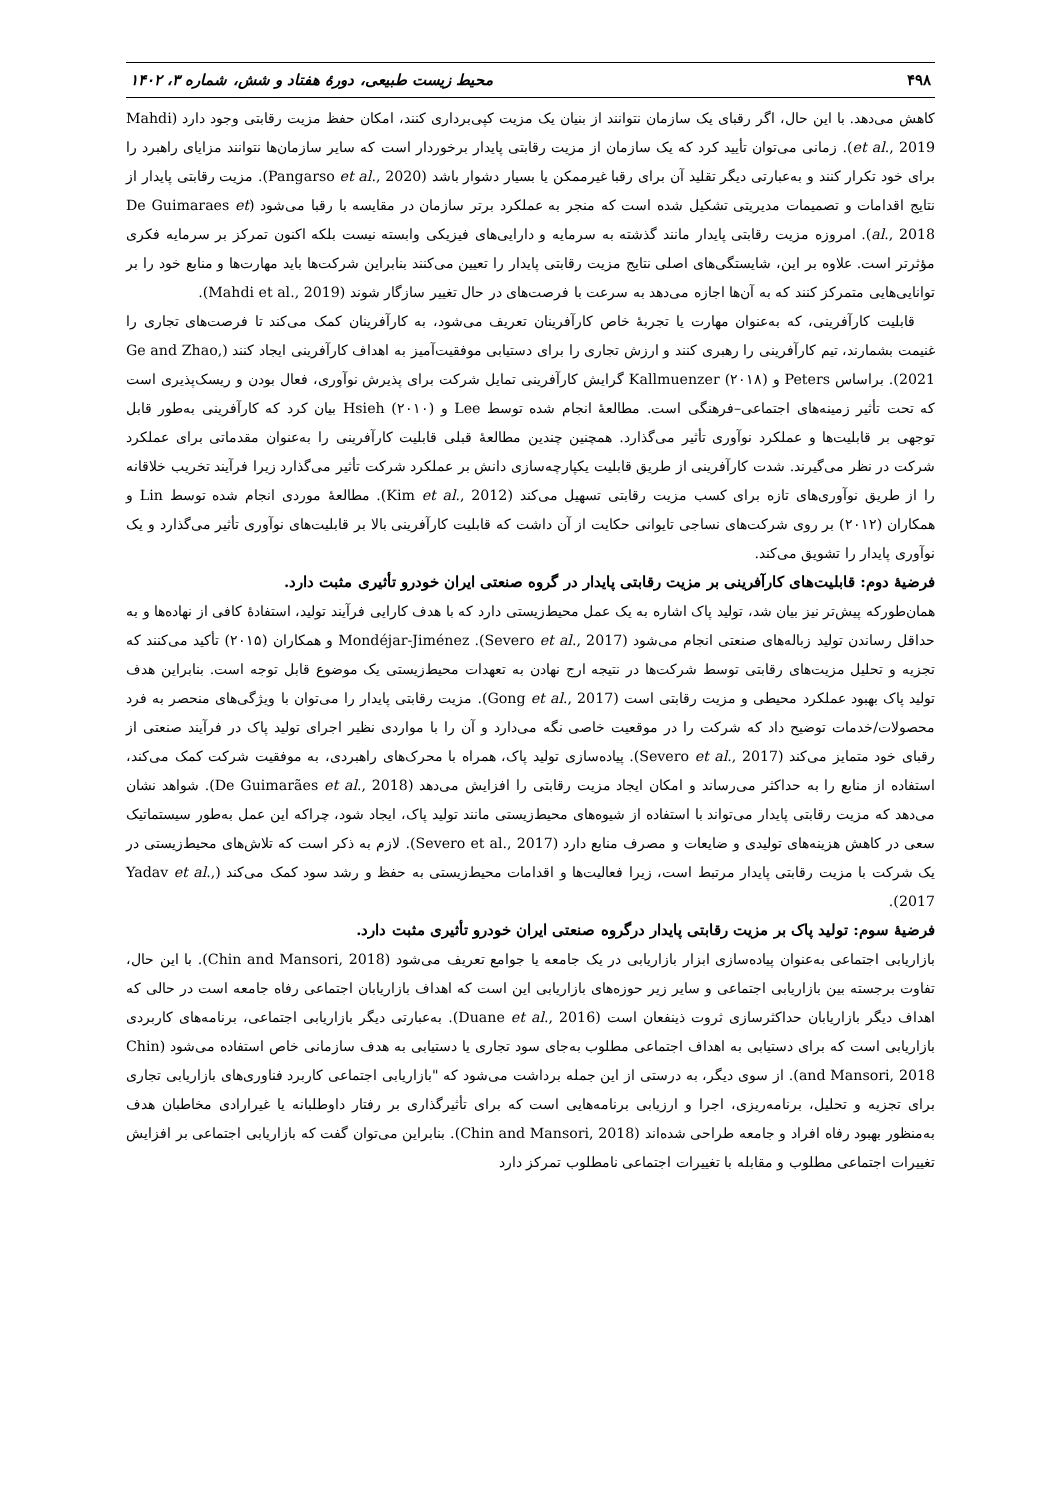۴۹۸ محیط زیست طبیعی، دورهٔ هفتاد و شش، شماره ۳، ۱۴۰۲
کاهش می‌دهد. با این حال، اگر رقبای یک سازمان نتوانند از بنیان یک مزیت کپی‌برداری کنند، امکان حفظ مزیت رقابتی وجود دارد (Mahdi et al., 2019). زمانی می‌توان تأیید کرد که یک سازمان از مزیت رقابتی پایدار برخوردار است که سایر سازمان‌ها نتوانند مزایای راهبرد را برای خود تکرار کنند و به‌عبارتی دیگر تقلید آن برای رقبا غیرممکن یا بسیار دشوار باشد (Pangarso et al., 2020). مزیت رقابتی پایدار از نتایج اقدامات و تصمیمات مدیریتی تشکیل شده است که منجر به عملکرد برتر سازمان در مقایسه با رقبا می‌شود (De Guimaraes et al., 2018). امروزه مزیت رقابتی پایدار مانند گذشته به سرمایه و دارایی‌های فیزیکی وابسته نیست بلکه اکنون تمرکز بر سرمایه فکری مؤثرتر است. علاوه بر این، شایستگی‌های اصلی نتایج مزیت رقابتی پایدار را تعیین می‌کنند بنابراین شرکت‌ها باید مهارت‌ها و منابع خود را بر توانایی‌هایی متمرکز کنند که به آن‌ها اجازه می‌دهد به سرعت با فرصت‌های در حال تغییر سازگار شوند (Mahdi et al., 2019).
قابلیت کارآفرینی، که به‌عنوان مهارت یا تجربهٔ خاص کارآفرینان تعریف می‌شود، به کارآفرینان کمک می‌کند تا فرصت‌های تجاری را غنیمت بشمارند، تیم کارآفرینی را رهبری کنند و ارزش تجاری را برای دستیابی موفقیت‌آمیز به اهداف کارآفرینی ایجاد کنند (Ge and Zhao, 2021). براساس Peters و Kallmuenzer (۲۰۱۸) گرایش کارآفرینی تمایل شرکت برای پذیرش نوآوری، فعال بودن و ریسک‌پذیری است که تحت تأثیر زمینه‌های اجتماعی–فرهنگی است. مطالعهٔ انجام شده توسط Lee و Hsieh (۲۰۱۰) بیان کرد که کارآفرینی به‌طور قابل توجهی بر قابلیت‌ها و عملکرد نوآوری تأثیر می‌گذارد. همچنین چندین مطالعهٔ قبلی قابلیت کارآفرینی را به‌عنوان مقدماتی برای عملکرد شرکت در نظر می‌گیرند. شدت کارآفرینی از طریق قابلیت یکپارچه‌سازی دانش بر عملکرد شرکت تأثیر می‌گذارد زیرا فرآیند تخریب خلاقانه را از طریق نوآوری‌های تازه برای کسب مزیت رقابتی تسهیل می‌کند (Kim et al., 2012). مطالعهٔ موردی انجام شده توسط Lin و همکاران (۲۰۱۲) بر روی شرکت‌های نساجی تایوانی حکایت از آن داشت که قابلیت کارآفرینی بالا بر قابلیت‌های نوآوری تأثیر می‌گذارد و یک نوآوری پایدار را تشویق می‌کند.
فرضیهٔ دوم: قابلیت‌های کارآفرینی بر مزیت رقابتی پایدار در گروه صنعتی ایران خودرو تأثیری مثبت دارد.
همان‌طورکه پیش‌تر نیز بیان شد، تولید پاک اشاره به یک عمل محیط‌زیستی دارد که با هدف کارایی فرآیند تولید، استفادهٔ کافی از نهاده‌ها و به حداقل رساندن تولید زباله‌های صنعتی انجام می‌شود (Severo et al., 2017). Mondéjar-Jiménez و همکاران (۲۰۱۵) تأکید می‌کنند که تجزیه و تحلیل مزیت‌های رقابتی توسط شرکت‌ها در نتیجه ارج نهادن به تعهدات محیط‌زیستی یک موضوع قابل توجه است. بنابراین هدف تولید پاک بهبود عملکرد محیطی و مزیت رقابتی است (Gong et al., 2017). مزیت رقابتی پایدار را می‌توان با ویژگی‌های منحصر به فرد محصولات/خدمات توضیح داد که شرکت را در موقعیت خاصی نگه می‌دارد و آن را با مواردی نظیر اجرای تولید پاک در فرآیند صنعتی از رقبای خود متمایز می‌کند (Severo et al., 2017). پیاده‌سازی تولید پاک، همراه با محرک‌های راهبردی، به موفقیت شرکت کمک می‌کند، استفاده از منابع را به حداکثر می‌رساند و امکان ایجاد مزیت رقابتی را افزایش می‌دهد (De Guimarães et al., 2018). شواهد نشان می‌دهد که مزیت رقابتی پایدار می‌تواند با استفاده از شیوه‌های محیط‌زیستی مانند تولید پاک، ایجاد شود، چراکه این عمل به‌طور سیستماتیک سعی در کاهش هزینه‌های تولیدی و ضایعات و مصرف منابع دارد (Severo et al., 2017). لازم به ذکر است که تلاش‌های محیط‌زیستی در یک شرکت با مزیت رقابتی پایدار مرتبط است، زیرا فعالیت‌ها و اقدامات محیط‌زیستی به حفظ و رشد سود کمک می‌کند (Yadav et al., 2017).
فرضیهٔ سوم: تولید پاک بر مزیت رقابتی پایدار درگروه صنعتی ایران خودرو تأثیری مثبت دارد.
بازاریابی اجتماعی به‌عنوان پیاده‌سازی ابزار بازاریابی در یک جامعه یا جوامع تعریف می‌شود (Chin and Mansori, 2018). با این حال، تفاوت برجسته بین بازاریابی اجتماعی و سایر زیر حوزه‌های بازاریابی این است که اهداف بازاریابان اجتماعی رفاه جامعه است در حالی که اهداف دیگر بازاریابان حداکثرسازی ثروت ذینفعان است (Duane et al., 2016). به‌عبارتی دیگر بازاریابی اجتماعی، برنامه‌های کاربردی بازاریابی است که برای دستیابی به اهداف اجتماعی مطلوب به‌جای سود تجاری یا دستیابی به هدف سازمانی خاص استفاده می‌شود (Chin and Mansori, 2018). از سوی دیگر، به درستی از این جمله برداشت می‌شود که "بازاریابی اجتماعی کاربرد فناوری‌های بازاریابی تجاری برای تجزیه و تحلیل، برنامه‌ریزی، اجرا و ارزیابی برنامه‌هایی است که برای تأثیرگذاری بر رفتار داوطلبانه یا غیرارادی مخاطبان هدف به‌منظور بهبود رفاه افراد و جامعه طراحی شده‌اند (Chin and Mansori, 2018). بنابراین می‌توان گفت که بازاریابی اجتماعی بر افزایش تغییرات اجتماعی مطلوب و مقابله با تغییرات اجتماعی نامطلوب تمرکز دارد